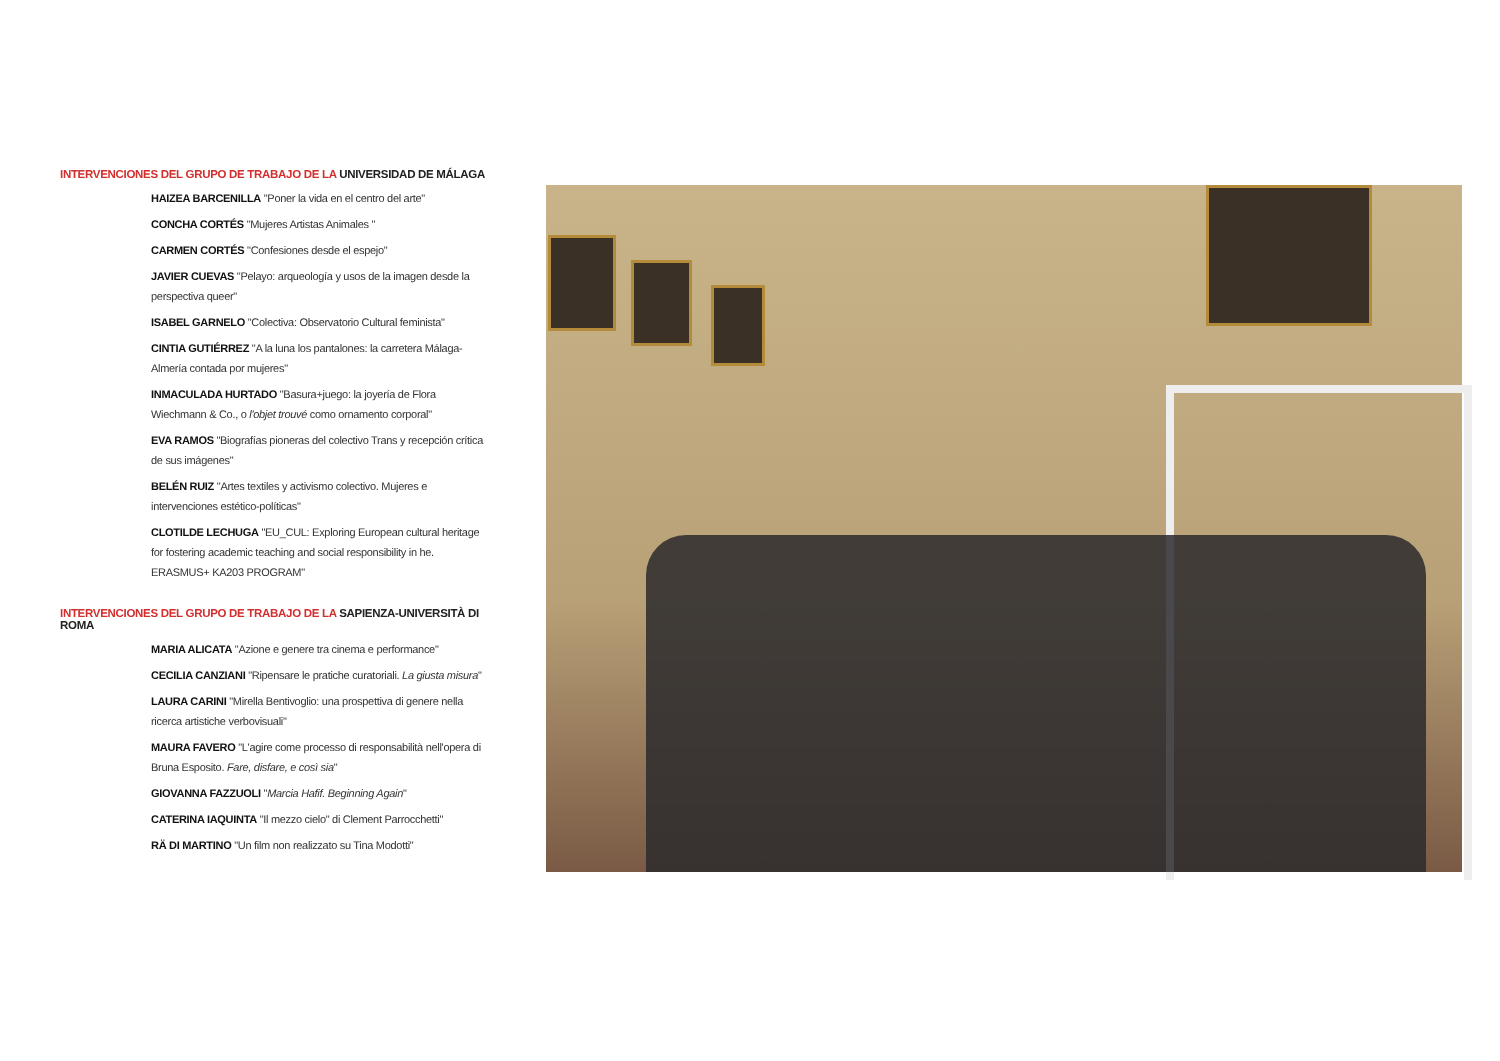INTERVENCIONES DEL GRUPO DE TRABAJO DE LA UNIVERSIDAD DE MÁLAGA
HAIZEA BARCENILLA "Poner la vida en el centro del arte"
CONCHA CORTÉS "Mujeres Artistas Animales "
CARMEN CORTÉS "Confesiones desde el espejo"
JAVIER CUEVAS "Pelayo: arqueología y usos de la imagen desde la perspectiva queer"
ISABEL GARNELO "Colectiva: Observatorio Cultural feminista"
CINTIA GUTIÉRREZ "A la luna los pantalones: la carretera Málaga-Almería contada por mujeres"
INMACULADA HURTADO "Basura+juego: la joyería de Flora Wiechmann & Co., o l'objet trouvé como ornamento corporal"
EVA RAMOS "Biografías pioneras del colectivo Trans y recepción crítica de sus imágenes"
BELÉN RUIZ "Artes textiles y activismo colectivo. Mujeres e intervenciones estético-políticas"
CLOTILDE LECHUGA "EU_CUL: Exploring European cultural heritage for fostering academic teaching and social responsibility in he. ERASMUS+ KA203 PROGRAM"
INTERVENCIONES DEL GRUPO DE TRABAJO DE LA SAPIENZA-UNIVERSITÀ DI ROMA
MARIA ALICATA "Azione e genere tra cinema e performance"
CECILIA CANZIANI "Ripensare le pratiche curatoriali. La giusta misura"
LAURA CARINI "Mirella Bentivoglio: una prospettiva di genere nella ricerca artistiche verbovisuali"
MAURA FAVERO "L'agire come processo di responsabilità nell'opera di Bruna Esposito. Fare, disfare, e così sia"
GIOVANNA FAZZUOLI "Marcia Hafif. Beginning Again"
CATERINA IAQUINTA "Il mezzo cielo" di Clement Parrocchetti"
RÄ DI MARTINO "Un film non realizzato su Tina Modotti"